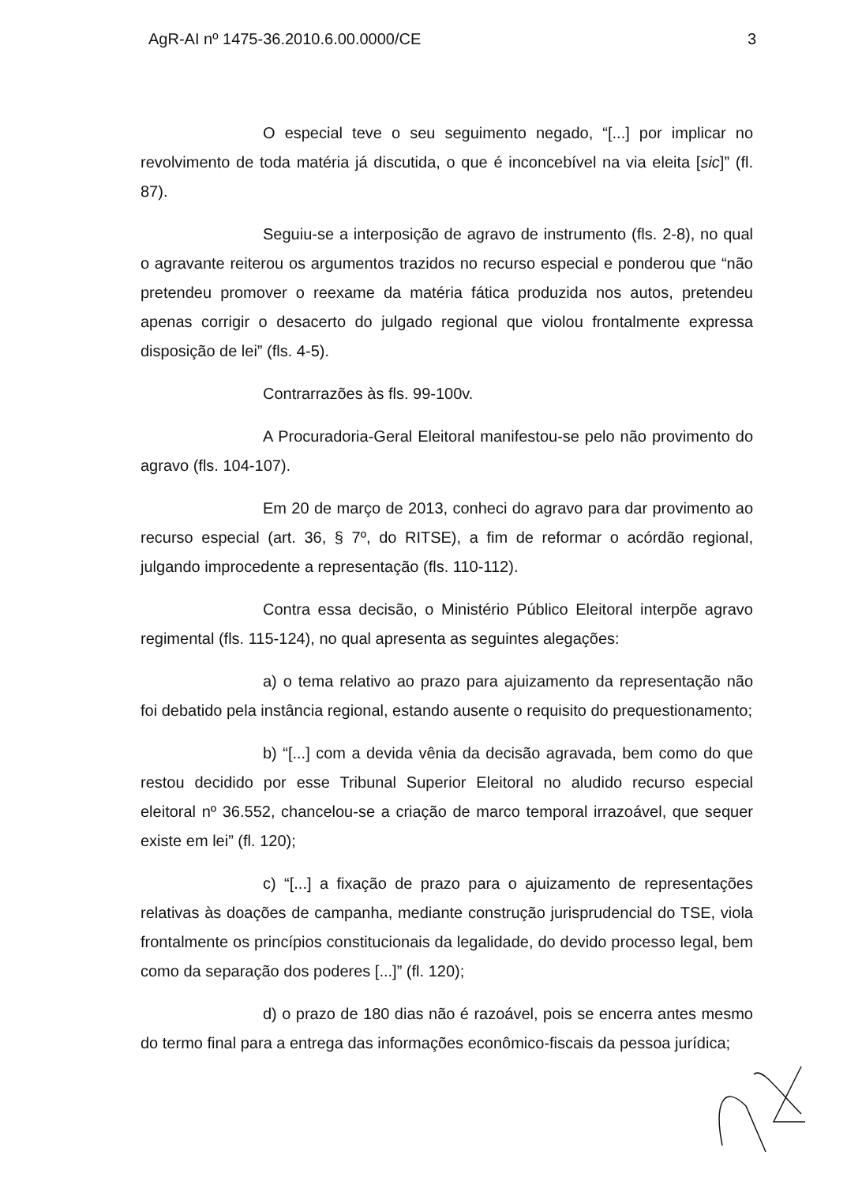AgR-AI nº 1475-36.2010.6.00.0000/CE 3
O especial teve o seu seguimento negado, “[...] por implicar no revolvimento de toda matéria já discutida, o que é inconcebível na via eleita [sic]” (fl. 87).
Seguiu-se a interposição de agravo de instrumento (fls. 2-8), no qual o agravante reiterou os argumentos trazidos no recurso especial e ponderou que “não pretendeu promover o reexame da matéria fática produzida nos autos, pretendeu apenas corrigir o desacerto do julgado regional que violou frontalmente expressa disposição de lei” (fls. 4-5).
Contrarrazões às fls. 99-100v.
A Procuradoria-Geral Eleitoral manifestou-se pelo não provimento do agravo (fls. 104-107).
Em 20 de março de 2013, conheci do agravo para dar provimento ao recurso especial (art. 36, § 7º, do RITSE), a fim de reformar o acórdão regional, julgando improcedente a representação (fls. 110-112).
Contra essa decisão, o Ministério Público Eleitoral interpõe agravo regimental (fls. 115-124), no qual apresenta as seguintes alegações:
a) o tema relativo ao prazo para ajuizamento da representação não foi debatido pela instância regional, estando ausente o requisito do prequestionamento;
b) “[...] com a devida vênia da decisão agravada, bem como do que restou decidido por esse Tribunal Superior Eleitoral no aludido recurso especial eleitoral nº 36.552, chancelou-se a criação de marco temporal irrazoável, que sequer existe em lei” (fl. 120);
c) “[...] a fixação de prazo para o ajuizamento de representações relativas às doações de campanha, mediante construção jurisprudencial do TSE, viola frontalmente os princípios constitucionais da legalidade, do devido processo legal, bem como da separação dos poderes [...]” (fl. 120);
d) o prazo de 180 dias não é razoável, pois se encerra antes mesmo do termo final para a entrega das informações econômico-fiscais da pessoa jurídica;